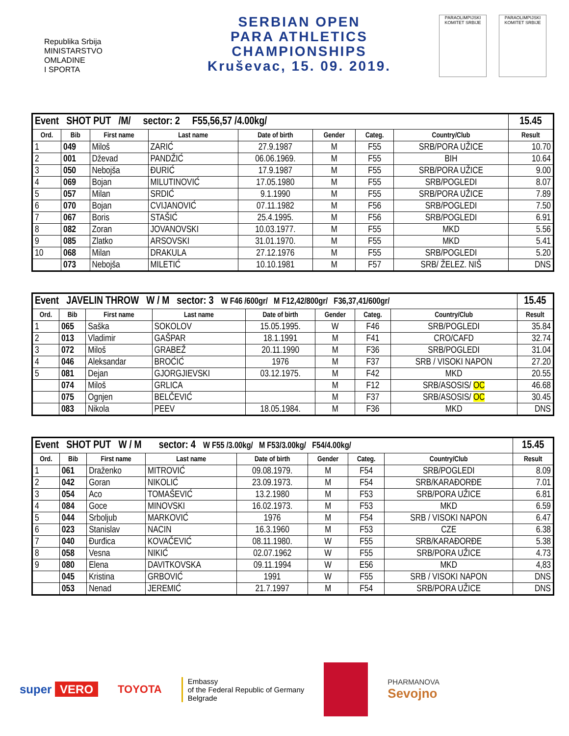Republika Srbija
MINISTARSTVO
OMLADINE
I SPORTA
SERBIAN OPEN
PARA ATHLETICS
CHAMPIONSHIPS
Kruševac, 15. 09. 2019.
PARAOLIMPIJSKI KOMITET SRBIJE
PARAOLIMPIJSKI KOMITET SRBIJE
| Event SHOT PUT /M/ sector: 2 F55,56,57 /4.00kg/ | | | | | | | | 15.45 |
| Ord. | Bib | First name | Last name | Date of birth | Gender | Categ. | Country/Club | Result |
| 1 | 049 | Miloš | ZARIĆ | 27.9.1987 | M | F55 | SRB/PORA UŽICE | 10.70 |
| 2 | 001 | Dževad | PANDŽIĆ | 06.06.1969. | M | F55 | BIH | 10.64 |
| 3 | 050 | Nebojša | ĐURIĆ | 17.9.1987 | M | F55 | SRB/PORA UŽICE | 9.00 |
| 4 | 069 | Bojan | MILUTINOVIĆ | 17.05.1980 | M | F55 | SRB/POGLEDI | 8.07 |
| 5 | 057 | Milan | SRDIĆ | 9.1.1990 | M | F55 | SRB/PORA UŽICE | 7.89 |
| 6 | 070 | Bojan | CVIJANOVIĆ | 07.11.1982 | M | F56 | SRB/POGLEDI | 7.50 |
| 7 | 067 | Boris | STAŠIĆ | 25.4.1995. | M | F56 | SRB/POGLEDI | 6.91 |
| 8 | 082 | Zoran | JOVANOVSKI | 10.03.1977. | M | F55 | MKD | 5.56 |
| 9 | 085 | Zlatko | ARSOVSKI | 31.01.1970. | M | F55 | MKD | 5.41 |
| 10 | 068 | Milan | DRAKULA | 27.12.1976 | M | F55 | SRB/POGLEDI | 5.20 |
| | 073 | Nebojša | MILETIĆ | 10.10.1981 | M | F57 | SRB/ ŽELEZ. NIŠ | DNS |
| Event JAVELIN THROW W / M sector: 3 W F46 /600gr/ M F12,42/800gr/ F36,37,41/600gr/ | | | | | | | | 15.45 |
| Ord. | Bib | First name | Last name | Date of birth | Gender | Categ. | Country/Club | Result |
| 1 | 065 | Saška | SOKOLOV | 15.05.1995. | W | F46 | SRB/POGLEDI | 35.84 |
| 2 | 013 | Vladimir | GAŠPAR | 18.1.1991 | M | F41 | CRO/CAFD | 32.74 |
| 3 | 072 | Miloš | GRABEŽ | 20.11.1990 | M | F36 | SRB/POGLEDI | 31.04 |
| 4 | 046 | Aleksandar | BROĆIĆ | 1976 | M | F37 | SRB / VISOKI NAPON | 27.20 |
| 5 | 081 | Dejan | GJORGJIEVSKI | 03.12.1975. | M | F42 | MKD | 20.55 |
| | 074 | Miloš | GRLICA | | M | F12 | SRB/ASOSIS/ OC | 46.68 |
| | 075 | Ognjen | BELČEVIĆ | | M | F37 | SRB/ASOSIS/ OC | 30.45 |
| | 083 | Nikola | PEEV | 18.05.1984. | M | F36 | MKD | DNS |
| Event SHOT PUT W / M sector: 4 W F55 /3.00kg/ M F53/3.00kg/ F54/4.00kg/ | | | | | | | | 15.45 |
| Ord. | Bib | First name | Last name | Date of birth | Gender | Categ. | Country/Club | Result |
| 1 | 061 | Draženko | MITROVIĆ | 09.08.1979. | M | F54 | SRB/POGLEDI | 8.09 |
| 2 | 042 | Goran | NIKOLIĆ | 23.09.1973. | M | F54 | SRB/KARAĐORĐE | 7.01 |
| 3 | 054 | Aco | TOMAŠEVIĆ | 13.2.1980 | M | F53 | SRB/PORA UŽICE | 6.81 |
| 4 | 084 | Goce | MINOVSKI | 16.02.1973. | M | F53 | MKD | 6.59 |
| 5 | 044 | Srboljub | MARKOVIĆ | 1976 | M | F54 | SRB / VISOKI NAPON | 6.47 |
| 6 | 023 | Stanislav | NACIN | 16.3.1960 | M | F53 | CZE | 6.38 |
| 7 | 040 | Đurđica | KOVAČEVIĆ | 08.11.1980. | W | F55 | SRB/KARAĐORĐE | 5.38 |
| 8 | 058 | Vesna | NIKIĆ | 02.07.1962 | W | F55 | SRB/PORA UŽICE | 4.73 |
| 9 | 080 | Elena | DAVITKOVSKA | 09.11.1994 | W | E56 | MKD | 4,83 |
| | 045 | Kristina | GRBOVIĆ | 1991 | W | F55 | SRB / VISOKI NAPON | DNS |
| | 053 | Nenad | JEREMIĆ | 21.7.1997 | M | F54 | SRB/PORA UŽICE | DNS |
super VERO TOYOTA
Embassy
of the Federal Republic of Germany
Belgrade
PHARMANOVA
Sevojno